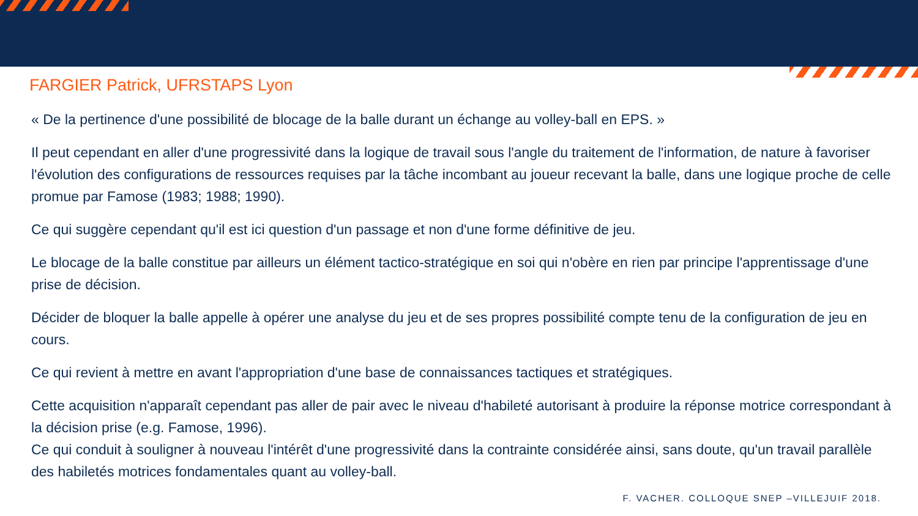FARGIER Patrick, UFRSTAPS Lyon
« De la pertinence d'une possibilité de blocage de la balle durant un échange au volley-ball en EPS. »
Il peut cependant en aller d'une progressivité dans la logique de travail sous l'angle du traitement de l'information, de nature à favoriser l'évolution des configurations de ressources requises par la tâche incombant au joueur recevant la balle, dans une logique proche de celle promue par Famose (1983; 1988; 1990).
Ce qui suggère cependant qu'il est ici question d'un passage et non d'une forme définitive de jeu.
Le blocage de la balle constitue par ailleurs un élément tactico-stratégique en soi qui n'obère en rien par principe l'apprentissage d'une prise de décision.
Décider de bloquer la balle appelle à opérer une analyse du jeu et de ses propres possibilité compte tenu de la configuration de jeu en cours.
Ce qui revient à mettre en avant l'appropriation d'une base de connaissances tactiques et stratégiques.
Cette acquisition n'apparaît cependant pas aller de pair avec le niveau d'habileté autorisant à produire la réponse motrice correspondant à la décision prise (e.g. Famose, 1996).
Ce qui conduit à souligner à nouveau l'intérêt d'une progressivité dans la contrainte considérée ainsi, sans doute, qu'un travail parallèle des habiletés motrices fondamentales quant au volley-ball.
F. VACHER. COLLOQUE SNEP –VILLEJUIF 2018.